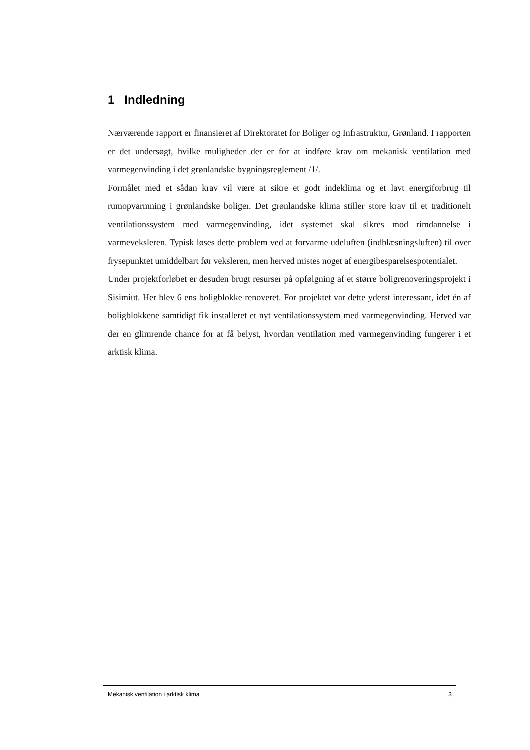1 Indledning
Nærværende rapport er finansieret af Direktoratet for Boliger og Infrastruktur, Grønland. I rapporten er det undersøgt, hvilke muligheder der er for at indføre krav om mekanisk ventilation med varmegenvinding i det grønlandske bygningsreglement /1/.
Formålet med et sådan krav vil være at sikre et godt indeklima og et lavt energiforbrug til rumopvarmning i grønlandske boliger. Det grønlandske klima stiller store krav til et traditionelt ventilationssystem med varmegenvinding, idet systemet skal sikres mod rimdannelse i varmeveksleren. Typisk løses dette problem ved at forvarme udeluften (indblæsningsluften) til over frysepunktet umiddelbart før veksleren, men herved mistes noget af energibesparelsespotentialet.
Under projektforløbet er desuden brugt resurser på opfølgning af et større boligrenoveringsprojekt i Sisimiut. Her blev 6 ens boligblokke renoveret. For projektet var dette yderst interessant, idet én af boligblokkene samtidigt fik installeret et nyt ventilationssystem med varmegenvinding. Herved var der en glimrende chance for at få belyst, hvordan ventilation med varmegenvinding fungerer i et arktisk klima.
Mekanisk ventilation i arktisk klima 3